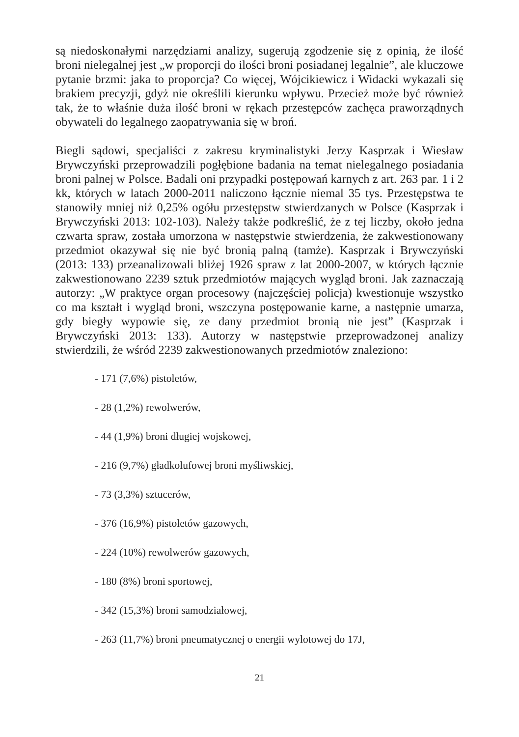są niedoskonałymi narzędziami analizy, sugerują zgodzenie się z opinią, że ilość broni nielegalnej jest „w proporcji do ilości broni posiadanej legalnie”, ale kluczowe pytanie brzmi: jaka to proporcja? Co więcej, Wójcikiewicz i Widacki wykazali się brakiem precyzji, gdyż nie określili kierunku wpływu. Przecież może być również tak, że to właśnie duża ilość broni w rękach przestępców zachęca praworządnych obywateli do legalnego zaopatrywania się w broń.
Biegli sądowi, specjaliści z zakresu kryminalistyki Jerzy Kasprzak i Wiesław Brywczyński przeprowadzili pogłębione badania na temat nielegalnego posiadania broni palnej w Polsce. Badali oni przypadki postępowań karnych z art. 263 par. 1 i 2 kk, których w latach 2000-2011 naliczono łącznie niemal 35 tys. Przestępstwa te stanowiły mniej niż 0,25% ogółu przestępstw stwierdzanych w Polsce (Kasprzak i Brywczyński 2013: 102-103). Należy także podkreślić, że z tej liczby, około jedna czwarta spraw, została umorzona w następstwie stwierdzenia, że zakwestionowany przedmiot okazywał się nie być bronią palną (tamże). Kasprzak i Brywczyński (2013: 133) przeanalizowali bliżej 1926 spraw z lat 2000-2007, w których łącznie zakwestionowano 2239 sztuk przedmiotów mających wygląd broni. Jak zaznaczają autorzy: „W praktyce organ procesowy (najczęściej policja) kwestionuje wszystko co ma kształt i wygląd broni, wszczyna postępowanie karne, a następnie umarza, gdy biegły wypowie się, ze dany przedmiot bronią nie jest” (Kasprzak i Brywczyński 2013: 133). Autorzy w następstwie przeprowadzonej analizy stwierdzili, że wśród 2239 zakwestionowanych przedmiotów znaleziono:
- 171 (7,6%) pistoletów,
- 28 (1,2%) rewolwerów,
- 44 (1,9%) broni długiej wojskowej,
- 216 (9,7%) gładkolufowej broni myśliwskiej,
- 73 (3,3%) sztucerów,
- 376 (16,9%) pistoletów gazowych,
- 224 (10%) rewolwerów gazowych,
- 180 (8%) broni sportowej,
- 342 (15,3%) broni samodziałowej,
- 263 (11,7%) broni pneumatycznej o energii wylotowej do 17J,
21